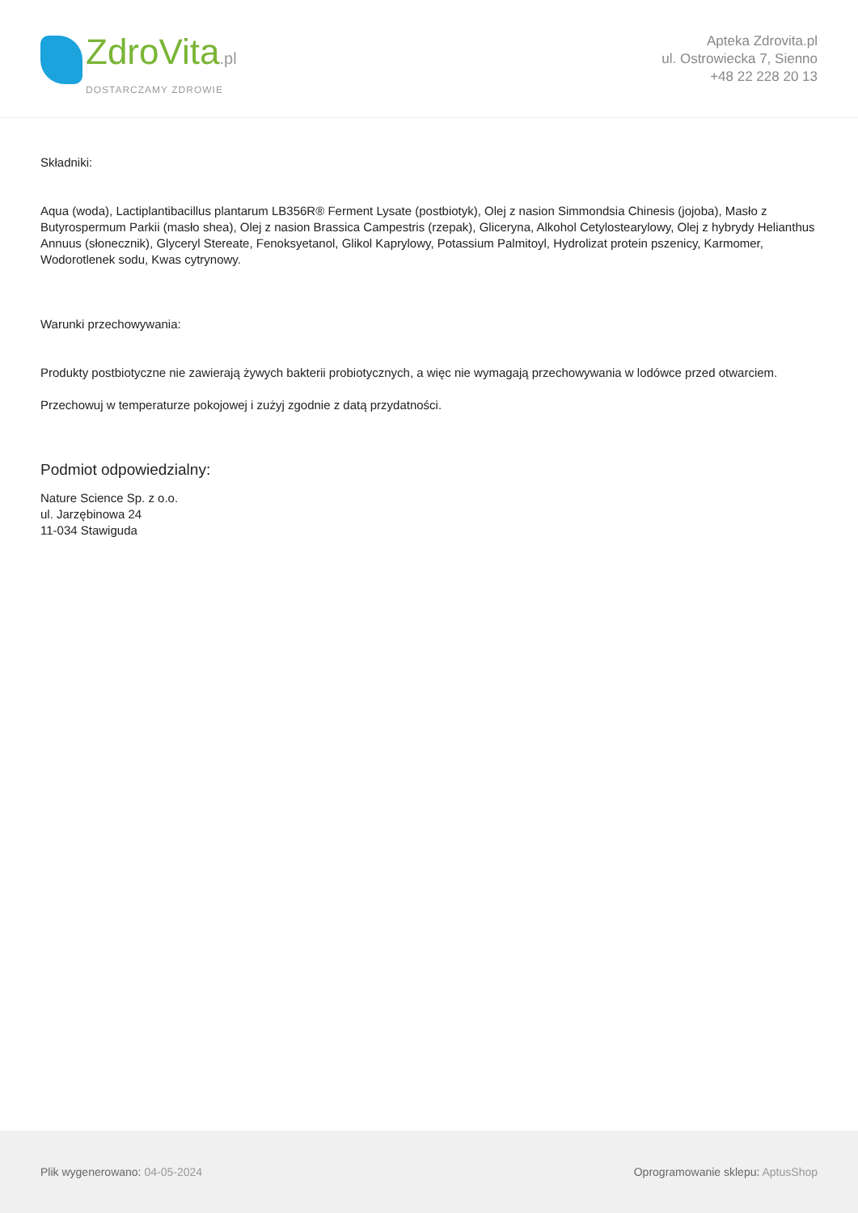ZdroVita.pl
DOSTARCZAMY ZDROWIE
Apteka Zdrovita.pl
ul. Ostrowiecka 7, Sienno
+48 22 228 20 13
Składniki:
Aqua (woda), Lactiplantibacillus plantarum LB356R® Ferment Lysate (postbiotyk), Olej z nasion Simmondsia Chinesis (jojoba), Masło z Butyrospermum Parkii (masło shea), Olej z nasion Brassica Campestris (rzepak), Gliceryna, Alkohol Cetylostearylowy, Olej z hybrydy Helianthus Annuus (słonecznik), Glyceryl Stereate, Fenoksyetanol, Glikol Kaprylowy, Potassium Palmitoyl, Hydrolizat protein pszenicy, Karmomer, Wodorotlenek sodu, Kwas cytrynowy.
Warunki przechowywania:
Produkty postbiotyczne nie zawierają żywych bakterii probiotycznych, a więc nie wymagają przechowywania w lodówce przed otwarciem.
Przechowuj w temperaturze pokojowej i zużyj zgodnie z datą przydatności.
Podmiot odpowiedzialny:
Nature Science Sp. z o.o.
ul. Jarzębinowa 24
11-034 Stawiguda
Plik wygenerowano: 04-05-2024
Oprogramowanie sklepu: AptusShop